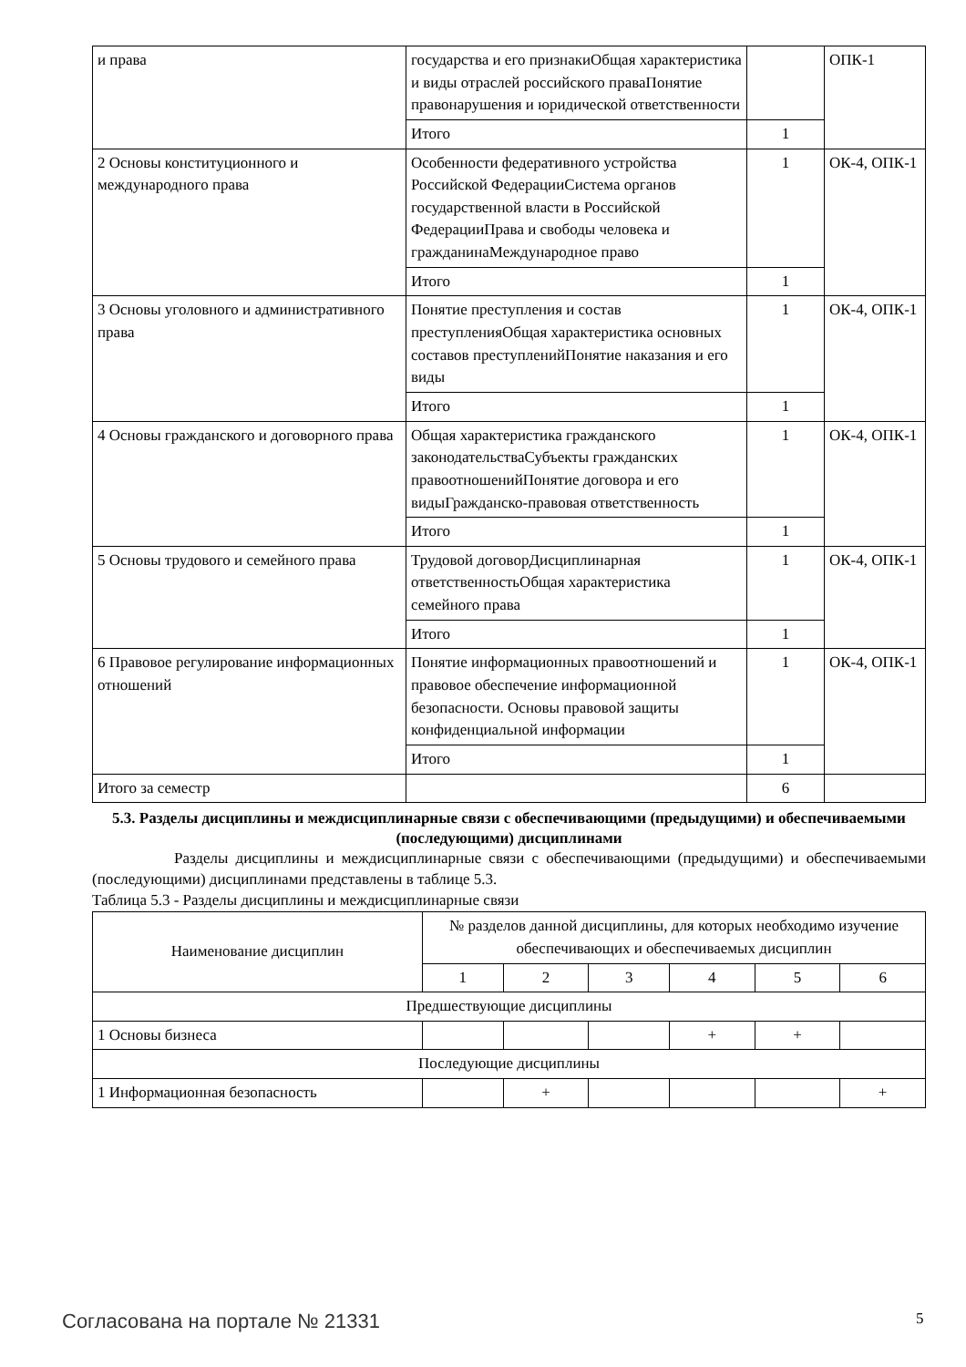| и права | государства и его признакиОбщая характеристика и виды отраслей российского праваПонятие правонарушения и юридической ответственности | | ОПК-1 |
| | Итого | 1 | |
| 2 Основы конституционного и международного права | Особенности федеративного устройства Российской ФедерацииСистема органов государственной власти в Российской ФедерацииПрава и свободы человека и гражданинаМеждународное право | 1 | ОК-4, ОПК-1 |
| | Итого | 1 | |
| 3 Основы уголовного и административного права | Понятие преступления и состав преступленияОбщая характеристика основных составов преступленийПонятие наказания и его виды | 1 | ОК-4, ОПК-1 |
| | Итого | 1 | |
| 4 Основы гражданского и договорного права | Общая характеристика гражданского законодательстваСубъекты гражданских правоотношенийПонятие договора и его видыГражданско-правовая ответственность | 1 | ОК-4, ОПК-1 |
| | Итого | 1 | |
| 5 Основы трудового и семейного права | Трудовой договорДисциплинарная ответственностьОбщая характеристика семейного права | 1 | ОК-4, ОПК-1 |
| | Итого | 1 | |
| 6 Правовое регулирование информационных отношений | Понятие информационных правоотношений и правовое обеспечение информационной безопасности. Основы правовой защиты конфиденциальной информации | 1 | ОК-4, ОПК-1 |
| | Итого | 1 | |
| Итого за семестр | | 6 | |
5.3. Разделы дисциплины и междисциплинарные связи с обеспечивающими (предыдущими) и обеспечиваемыми (последующими) дисциплинами
Разделы дисциплины и междисциплинарные связи с обеспечивающими (предыдущими) и обеспечиваемыми (последующими) дисциплинами представлены в таблице 5.3.
Таблица 5.3 - Разделы дисциплины и междисциплинарные связи
| Наименование дисциплин | № разделов данной дисциплины, для которых необходимо изучение обеспечивающих и обеспечиваемых дисциплин | | | | | |
| --- | --- | --- | --- | --- | --- | --- |
| | 1 | 2 | 3 | 4 | 5 | 6 |
| Предшествующие дисциплины | | | | | | |
| 1 Основы бизнеса | | | | + | + | |
| Последующие дисциплины | | | | | | |
| 1 Информационная безопасность | | + | | | | + |
Согласована на портале № 21331 5